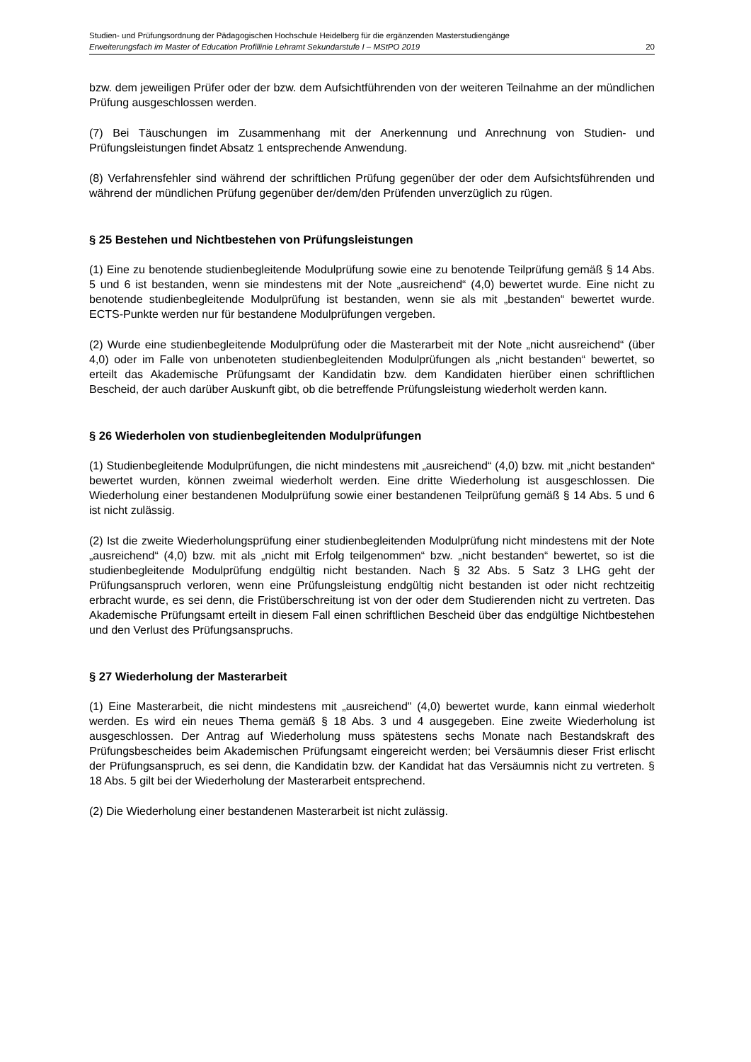Studien- und Prüfungsordnung der Pädagogischen Hochschule Heidelberg für die ergänzenden Masterstudiengänge
Erweiterungsfach im Master of Education Profillinie Lehramt Sekundarstufe I – MStPO 2019 20
bzw. dem jeweiligen Prüfer oder der bzw. dem Aufsichtführenden von der weiteren Teilnahme an der mündlichen Prüfung ausgeschlossen werden.
(7) Bei Täuschungen im Zusammenhang mit der Anerkennung und Anrechnung von Studien- und Prüfungsleistungen findet Absatz 1 entsprechende Anwendung.
(8) Verfahrensfehler sind während der schriftlichen Prüfung gegenüber der oder dem Aufsichtsführenden und während der mündlichen Prüfung gegenüber der/dem/den Prüfenden unverzüglich zu rügen.
§ 25 Bestehen und Nichtbestehen von Prüfungsleistungen
(1) Eine zu benotende studienbegleitende Modulprüfung sowie eine zu benotende Teilprüfung gemäß § 14 Abs. 5 und 6 ist bestanden, wenn sie mindestens mit der Note „ausreichend“ (4,0) bewertet wurde. Eine nicht zu benotende studienbegleitende Modulprüfung ist bestanden, wenn sie als mit „bestanden“ bewertet wurde. ECTS-Punkte werden nur für bestandene Modulprüfungen vergeben.
(2) Wurde eine studienbegleitende Modulprüfung oder die Masterarbeit mit der Note „nicht ausreichend“ (über 4,0) oder im Falle von unbenoteten studienbegleitenden Modulprüfungen als „nicht bestanden“ bewertet, so erteilt das Akademische Prüfungsamt der Kandidatin bzw. dem Kandidaten hierüber einen schriftlichen Bescheid, der auch darüber Auskunft gibt, ob die betreffende Prüfungsleistung wiederholt werden kann.
§ 26 Wiederholen von studienbegleitenden Modulprüfungen
(1) Studienbegleitende Modulprüfungen, die nicht mindestens mit „ausreichend“ (4,0) bzw. mit „nicht bestanden“ bewertet wurden, können zweimal wiederholt werden. Eine dritte Wiederholung ist ausgeschlossen. Die Wiederholung einer bestandenen Modulprüfung sowie einer bestandenen Teilprüfung gemäß § 14 Abs. 5 und 6 ist nicht zulässig.
(2) Ist die zweite Wiederholungsprüfung einer studienbegleitenden Modulprüfung nicht mindestens mit der Note „ausreichend“ (4,0) bzw. mit als „nicht mit Erfolg teilgenommen“ bzw. „nicht bestanden“ bewertet, so ist die studienbegleitende Modulprüfung endgültig nicht bestanden. Nach § 32 Abs. 5 Satz 3 LHG geht der Prüfungsanspruch verloren, wenn eine Prüfungsleistung endgültig nicht bestanden ist oder nicht rechtzeitig erbracht wurde, es sei denn, die Fristüberschreitung ist von der oder dem Studierenden nicht zu vertreten. Das Akademische Prüfungsamt erteilt in diesem Fall einen schriftlichen Bescheid über das endgültige Nichtbestehen und den Verlust des Prüfungsanspruchs.
§ 27 Wiederholung der Masterarbeit
(1) Eine Masterarbeit, die nicht mindestens mit „ausreichend" (4,0) bewertet wurde, kann einmal wiederholt werden. Es wird ein neues Thema gemäß § 18 Abs. 3 und 4 ausgegeben. Eine zweite Wiederholung ist ausgeschlossen. Der Antrag auf Wiederholung muss spätestens sechs Monate nach Bestandskraft des Prüfungsbescheides beim Akademischen Prüfungsamt eingereicht werden; bei Versäumnis dieser Frist erlischt der Prüfungsanspruch, es sei denn, die Kandidatin bzw. der Kandidat hat das Versäumnis nicht zu vertreten. § 18 Abs. 5 gilt bei der Wiederholung der Masterarbeit entsprechend.
(2) Die Wiederholung einer bestandenen Masterarbeit ist nicht zulässig.